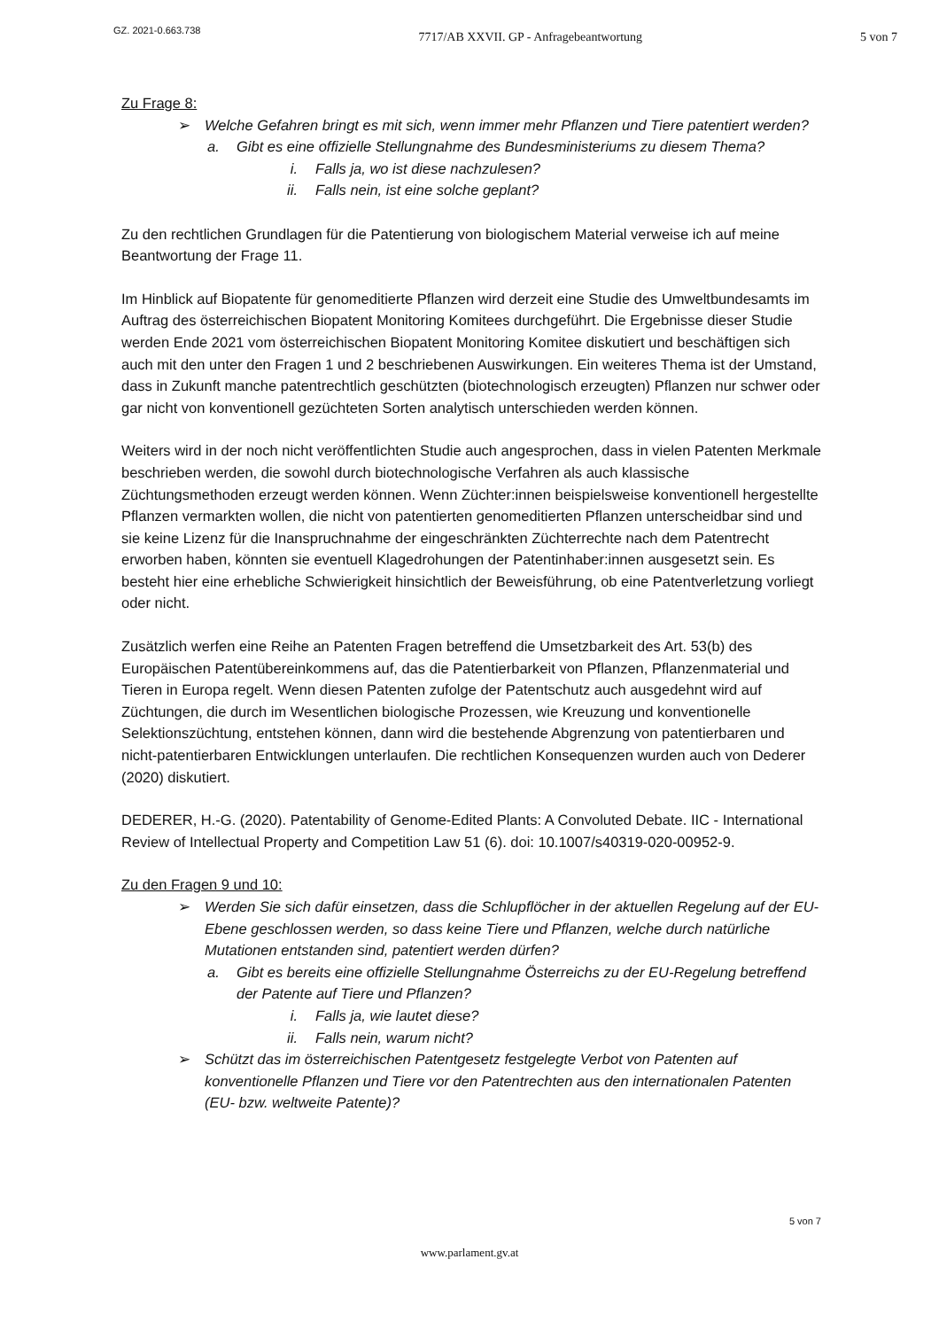GZ. 2021-0.663.738 7717/AB XXVII. GP - Anfragebeantwortung 5 von 7
Zu Frage 8:
➢ Welche Gefahren bringt es mit sich, wenn immer mehr Pflanzen und Tiere patentiert werden?
a. Gibt es eine offizielle Stellungnahme des Bundesministeriums zu diesem Thema?
i. Falls ja, wo ist diese nachzulesen?
ii. Falls nein, ist eine solche geplant?
Zu den rechtlichen Grundlagen für die Patentierung von biologischem Material verweise ich auf meine Beantwortung der Frage 11.
Im Hinblick auf Biopatente für genomeditierte Pflanzen wird derzeit eine Studie des Umweltbundesamts im Auftrag des österreichischen Biopatent Monitoring Komitees durchgeführt. Die Ergebnisse dieser Studie werden Ende 2021 vom österreichischen Biopatent Monitoring Komitee diskutiert und beschäftigen sich auch mit den unter den Fragen 1 und 2 beschriebenen Auswirkungen. Ein weiteres Thema ist der Umstand, dass in Zukunft manche patentrechtlich geschützten (biotechnologisch erzeugten) Pflanzen nur schwer oder gar nicht von konventionell gezüchteten Sorten analytisch unterschieden werden können.
Weiters wird in der noch nicht veröffentlichten Studie auch angesprochen, dass in vielen Patenten Merkmale beschrieben werden, die sowohl durch biotechnologische Verfahren als auch klassische Züchtungsmethoden erzeugt werden können. Wenn Züchter:innen beispielsweise konventionell hergestellte Pflanzen vermarkten wollen, die nicht von patentierten genomeditierten Pflanzen unterscheidbar sind und sie keine Lizenz für die Inanspruchnahme der eingeschränkten Züchterrechte nach dem Patentrecht erworben haben, könnten sie eventuell Klagedrohungen der Patentinhaber:innen ausgesetzt sein. Es besteht hier eine erhebliche Schwierigkeit hinsichtlich der Beweisführung, ob eine Patentverletzung vorliegt oder nicht.
Zusätzlich werfen eine Reihe an Patenten Fragen betreffend die Umsetzbarkeit des Art. 53(b) des Europäischen Patentübereinkommens auf, das die Patentierbarkeit von Pflanzen, Pflanzenmaterial und Tieren in Europa regelt. Wenn diesen Patenten zufolge der Patentschutz auch ausgedehnt wird auf Züchtungen, die durch im Wesentlichen biologische Prozessen, wie Kreuzung und konventionelle Selektionszüchtung, entstehen können, dann wird die bestehende Abgrenzung von patentierbaren und nicht-patentierbaren Entwicklungen unterlaufen. Die rechtlichen Konsequenzen wurden auch von Dederer (2020) diskutiert.
DEDERER, H.-G. (2020). Patentability of Genome-Edited Plants: A Convoluted Debate. IIC - International Review of Intellectual Property and Competition Law 51 (6). doi: 10.1007/s40319-020-00952-9.
Zu den Fragen 9 und 10:
➢ Werden Sie sich dafür einsetzen, dass die Schlupflöcher in der aktuellen Regelung auf der EU-Ebene geschlossen werden, so dass keine Tiere und Pflanzen, welche durch natürliche Mutationen entstanden sind, patentiert werden dürfen?
a. Gibt es bereits eine offizielle Stellungnahme Österreichs zu der EU-Regelung betreffend der Patente auf Tiere und Pflanzen?
i. Falls ja, wie lautet diese?
ii. Falls nein, warum nicht?
➢ Schützt das im österreichischen Patentgesetz festgelegte Verbot von Patenten auf konventionelle Pflanzen und Tiere vor den Patentrechten aus den internationalen Patenten (EU- bzw. weltweite Patente)?
5 von 7
www.parlament.gv.at